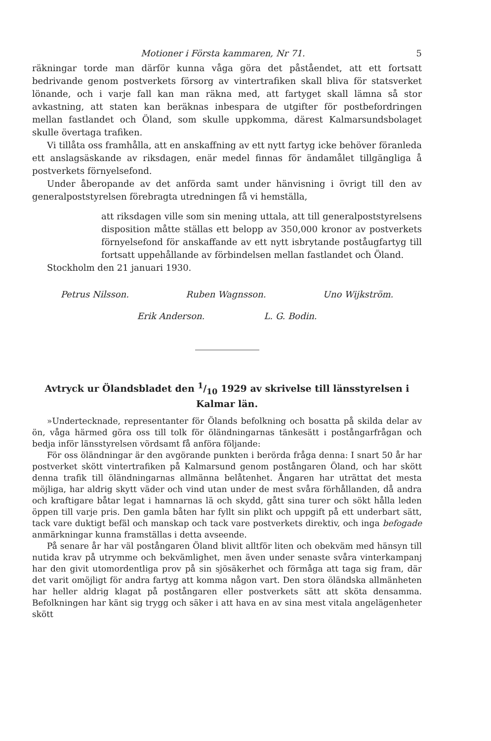Motioner i Första kammaren, Nr 71. 5
räkningar torde man därför kunna våga göra det påståendet, att ett fortsatt bedrivande genom postverkets försorg av vintertrafiken skall bliva för statsverket lönande, och i varje fall kan man räkna med, att fartyget skall lämna så stor avkastning, att staten kan beräknas inbespara de utgifter för postbefordringen mellan fastlandet och Öland, som skulle uppkomma, därest Kalmarsundsbolaget skulle övertaga trafiken.
Vi tillåta oss framhålla, att en anskaffning av ett nytt fartyg icke behöver föranleda ett anslagsäskande av riksdagen, enär medel finnas för ändamålet tillgängliga å postverkets förnyelsefond.
Under åberopande av det anförda samt under hänvisning i övrigt till den av generalpoststyrelsen förebragta utredningen få vi hemställa,
att riksdagen ville som sin mening uttala, att till generalpoststyrelsens disposition måtte ställas ett belopp av 350,000 kronor av postverkets förnyelsefond för anskaffande av ett nytt isbrytande poståugfartyg till fortsatt uppehållande av förbindelsen mellan fastlandet och Öland.
Stockholm den 21 januari 1930.
Petrus Nilsson. Ruben Wagnsson. Uno Wijkström.
Erik Anderson. L. G. Bodin.
Avtryck ur Ölandsbladet den 1/10 1929 av skrivelse till länsstyrelsen i Kalmar län.
»Undertecknade, representanter för Ölands befolkning och bosatta på skilda delar av ön, våga härmed göra oss till tolk för öländningarnas tänkesätt i postångarfrågan och bedja inför länsstyrelsen vördsamt få anföra följande:
För oss öländningar är den avgörande punkten i berörda fråga denna: I snart 50 år har postverket skött vintertrafiken på Kalmarsund genom postångaren Öland, och har skött denna trafik till öländningarnas allmänna belåtenhet. Ångaren har uträttat det mesta möjliga, har aldrig skytt väder och vind utan under de mest svåra förhållanden, då andra och kraftigare båtar legat i hamnarnas lä och skydd, gått sina turer och sökt hålla leden öppen till varje pris. Den gamla båten har fyllt sin plikt och uppgift på ett underbart sätt, tack vare duktigt befäl och manskap och tack vare postverkets direktiv, och inga befogade anmärkningar kunna framställas i detta avseende.
På senare år har väl postångaren Öland blivit alltför liten och obekväm med hänsyn till nutida krav på utrymme och bekvämlighet, men även under senaste svåra vinterkampanj har den givit utomordentliga prov på sin sjösäkerhet och förmåga att taga sig fram, där det varit omöjligt för andra fartyg att komma någon vart. Den stora öländska allmänheten har heller aldrig klagat på postångaren eller postverkets sätt att sköta densamma. Befolkningen har känt sig trygg och säker i att hava en av sina mest vitala angelägenheter skött